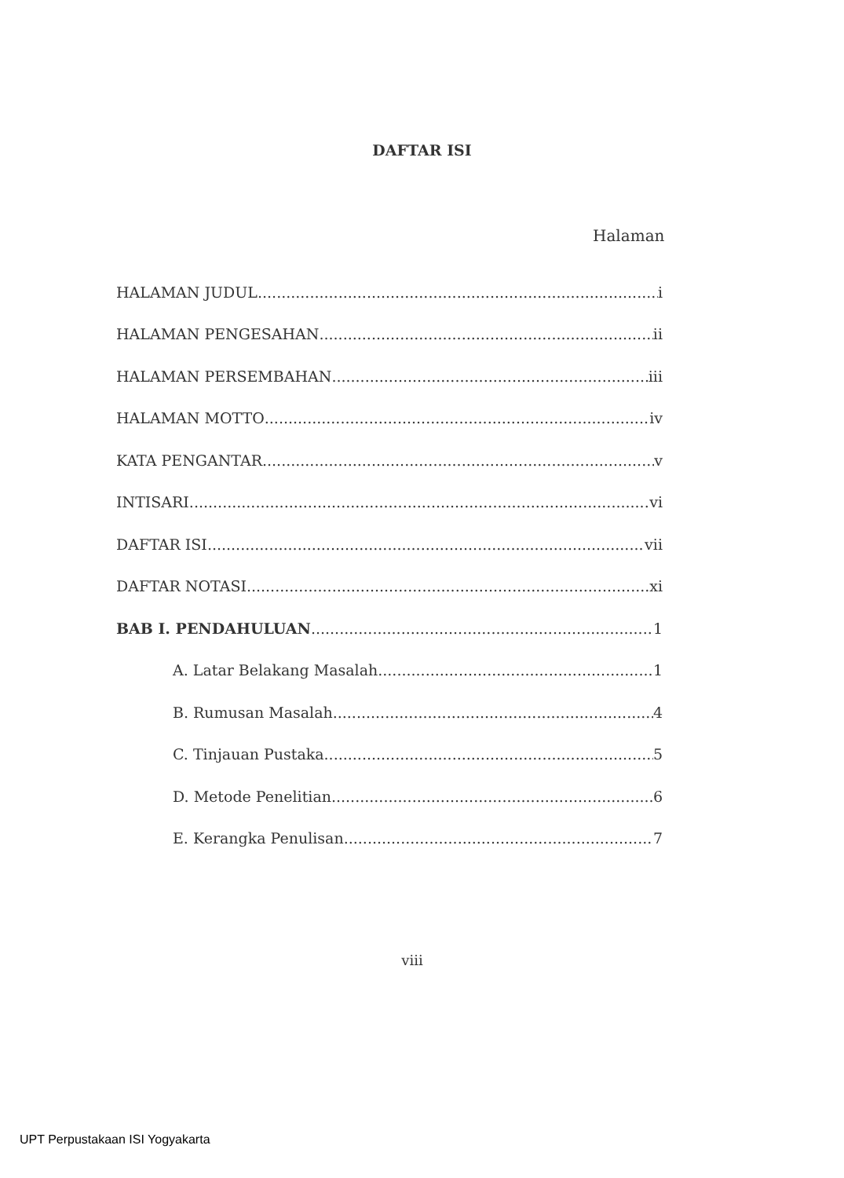DAFTAR ISI
Halaman
HALAMAN JUDUL i
HALAMAN PENGESAHAN ii
HALAMAN PERSEMBAHAN iii
HALAMAN MOTTO iv
KATA PENGANTAR v
INTISARI vi
DAFTAR ISI vii
DAFTAR NOTASI xi
BAB I. PENDAHULUAN 1
A. Latar Belakang Masalah 1
B. Rumusan Masalah 4
C. Tinjauan Pustaka 5
D. Metode Penelitian 6
E. Kerangka Penulisan 7
viii
UPT Perpustakaan ISI Yogyakarta